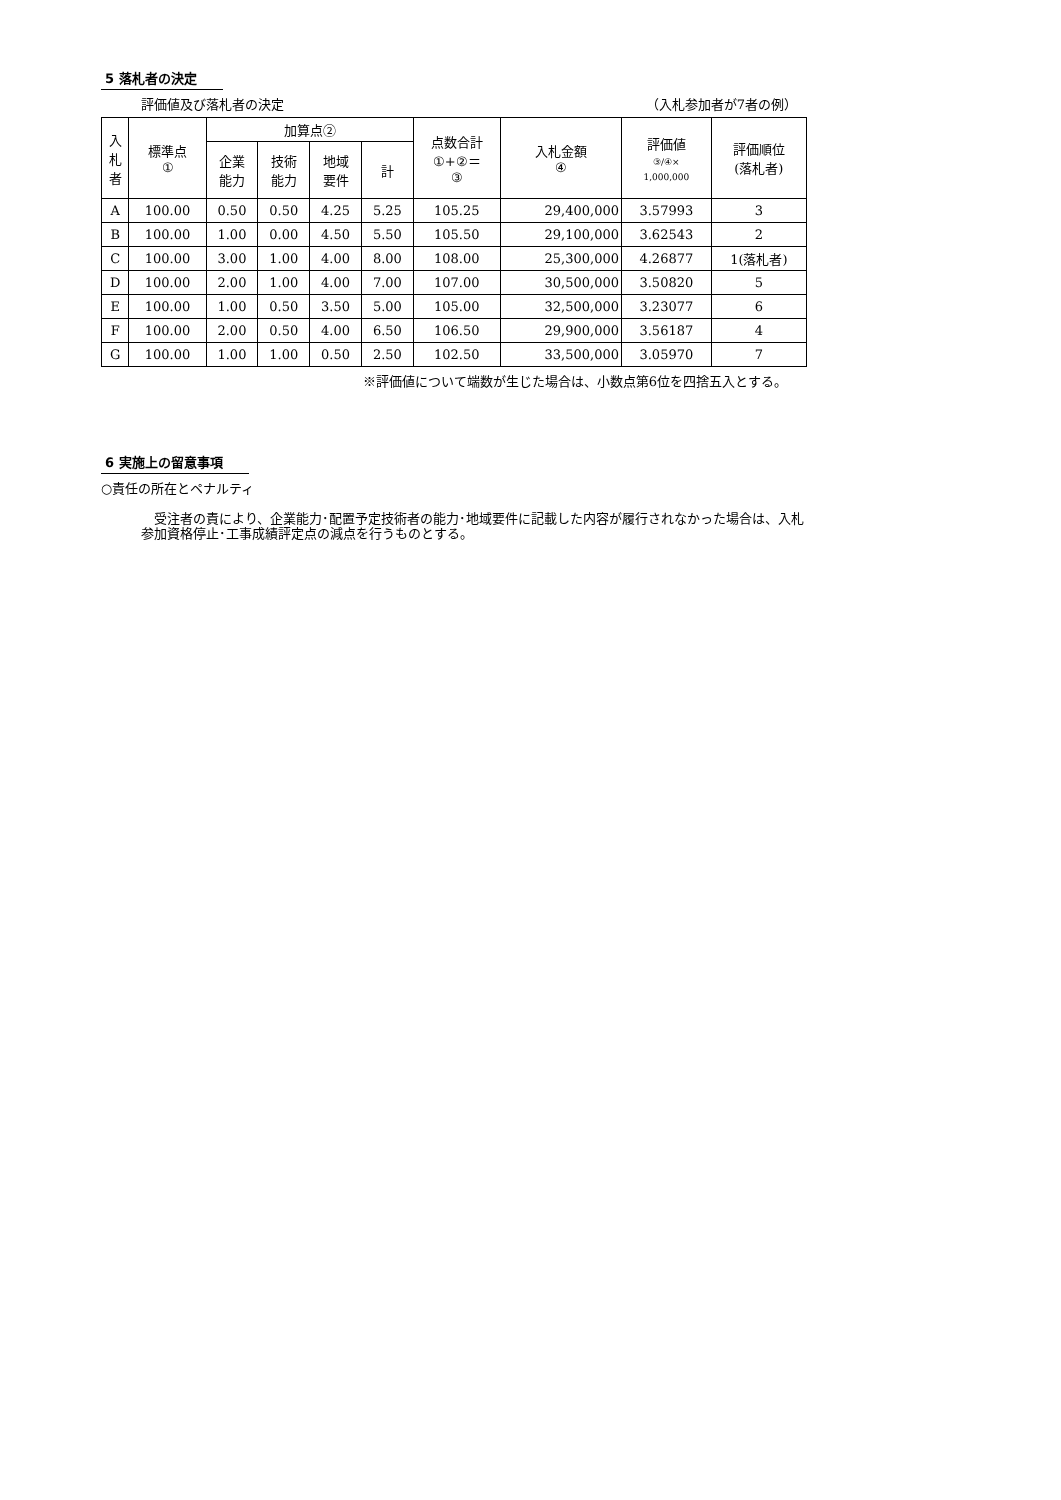5 落札者の決定
評価値及び落札者の決定 （入札参加者が7者の例）
| 入 札 者 | 標準点 ① | 加算点② | | | | 点数合計 ①+②＝ ③ | 入札金額 ④ | 評価値 ③/④× 1,000,000 | 評価順位 (落札者) |
| --- | --- | --- | --- | --- | --- | --- | --- | --- | --- |
| | | 企業 能力 | 技術 能力 | 地域 要件 | 計 | | | | |
| A | 100.00 | 0.50 | 0.50 | 4.25 | 5.25 | 105.25 | 29,400,000 | 3.57993 | 3 |
| B | 100.00 | 1.00 | 0.00 | 4.50 | 5.50 | 105.50 | 29,100,000 | 3.62543 | 2 |
| C | 100.00 | 3.00 | 1.00 | 4.00 | 8.00 | 108.00 | 25,300,000 | 4.26877 | 1(落札者) |
| D | 100.00 | 2.00 | 1.00 | 4.00 | 7.00 | 107.00 | 30,500,000 | 3.50820 | 5 |
| E | 100.00 | 1.00 | 0.50 | 3.50 | 5.00 | 105.00 | 32,500,000 | 3.23077 | 6 |
| F | 100.00 | 2.00 | 0.50 | 4.00 | 6.50 | 106.50 | 29,900,000 | 3.56187 | 4 |
| G | 100.00 | 1.00 | 1.00 | 0.50 | 2.50 | 102.50 | 33,500,000 | 3.05970 | 7 |
※評価値について端数が生じた場合は、小数点第6位を四捨五入とする。
6 実施上の留意事項
○責任の所在とペナルティ
　受注者の責により、企業能力･配置予定技術者の能力･地域要件に記載した内容が履行されなかった場合は、入札参加資格停止･工事成績評定点の減点を行うものとする。